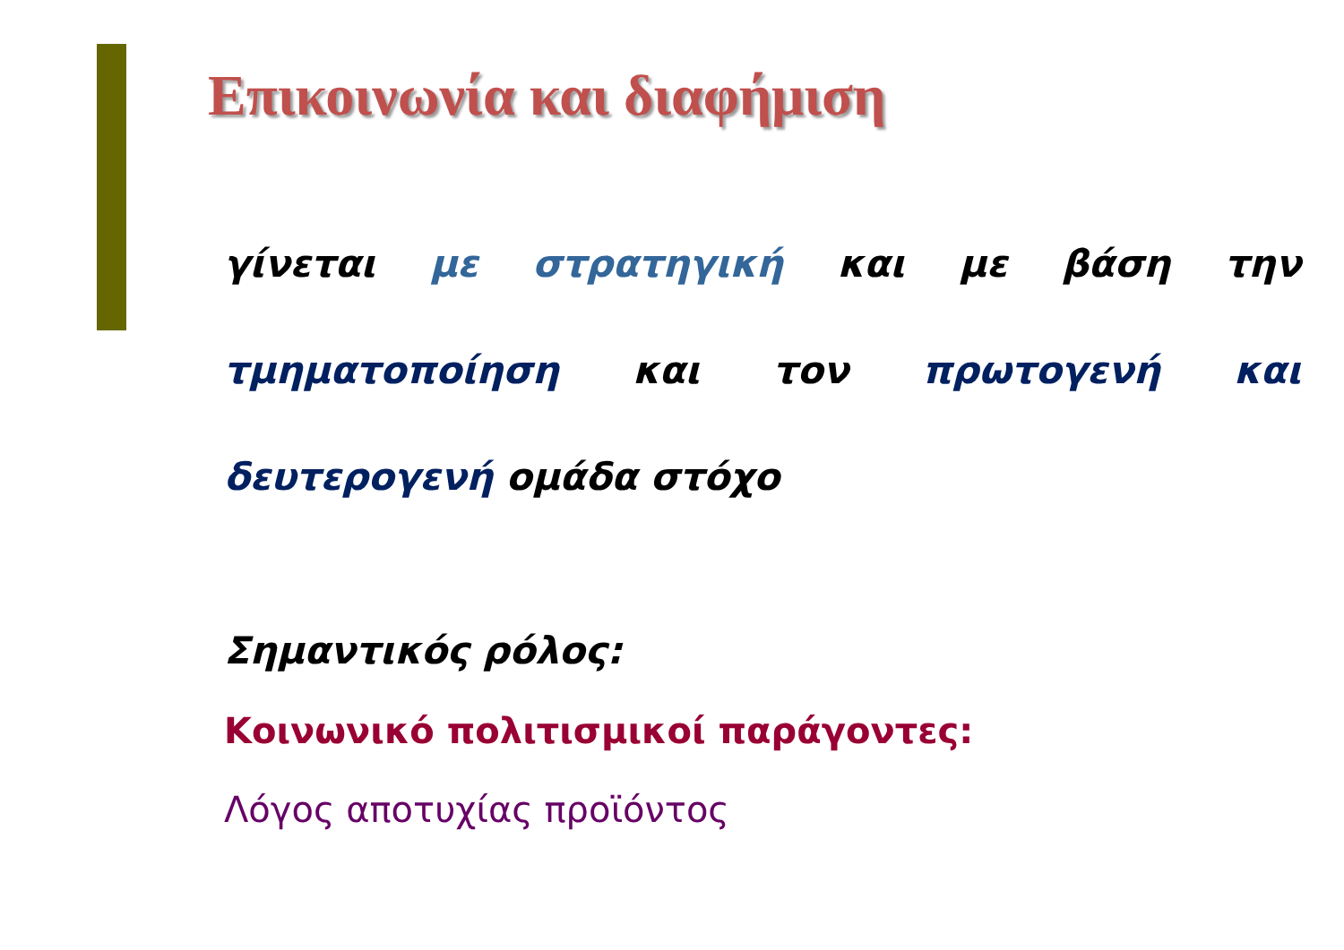Επικοινωνία και διαφήμιση
γίνεται με στρατηγική και με βάση την τμηματοποίηση και τον πρωτογενή και δευτερογενή ομάδα στόχο
Σημαντικός ρόλος:
Κοινωνικό πολιτισμικοί παράγοντες:
Λόγος αποτυχίας προϊόντος